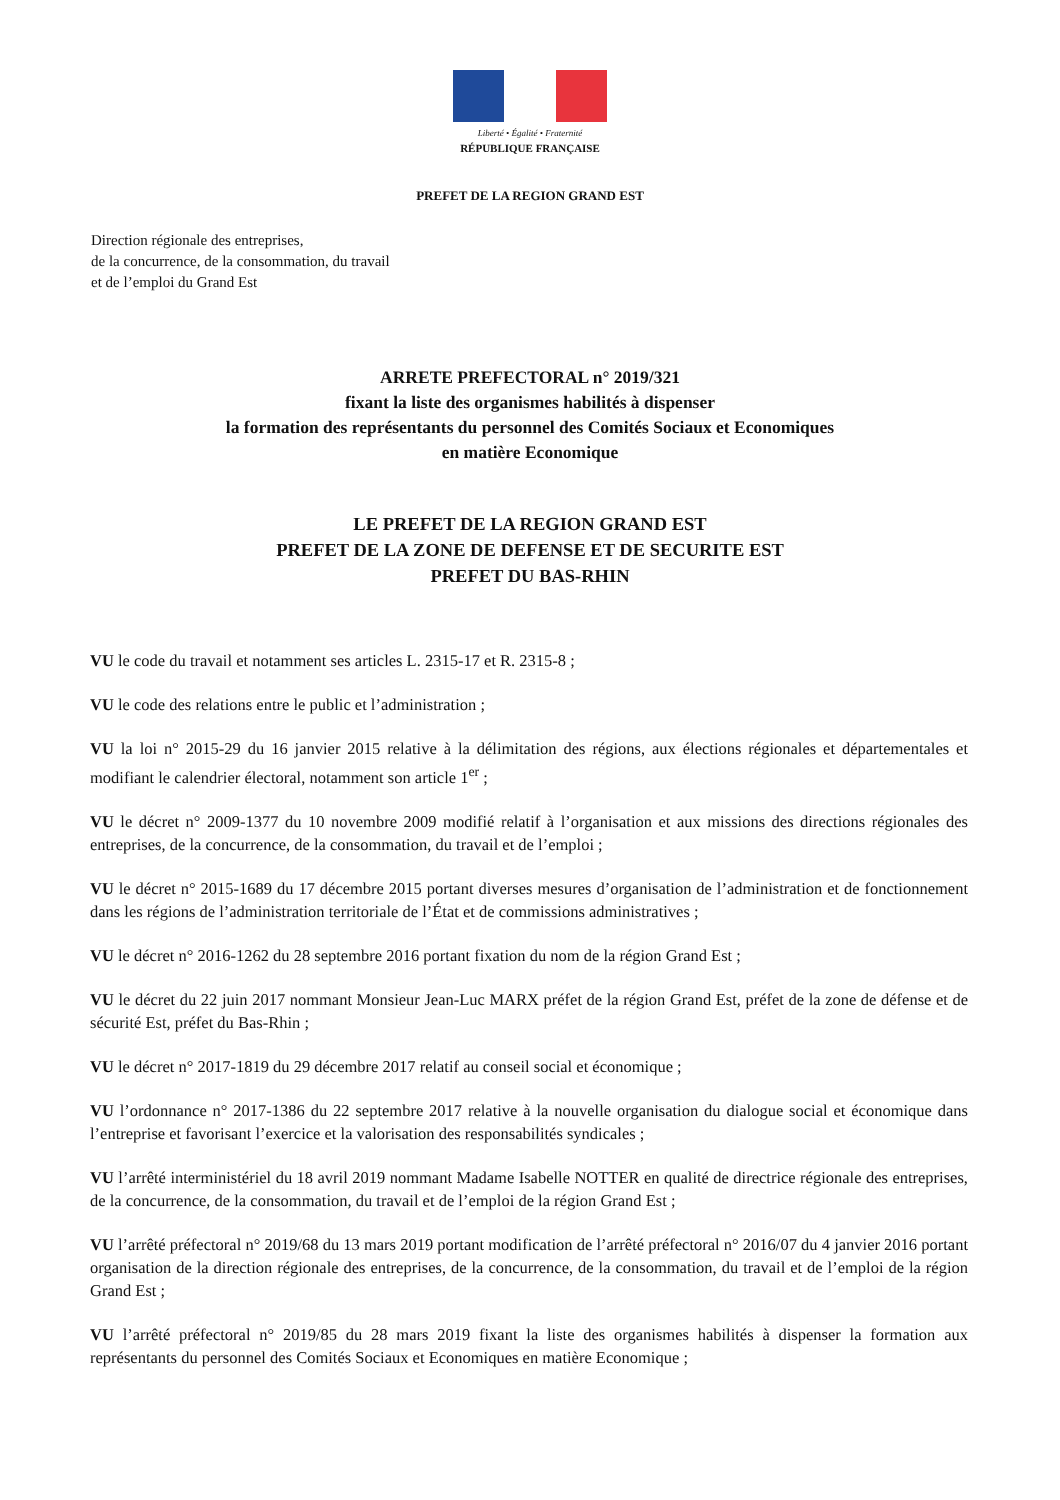Liberté • Égalité • Fraternité
RÉPUBLIQUE FRANÇAISE
PREFET DE LA REGION GRAND EST
Direction régionale des entreprises,
de la concurrence, de la consommation, du travail
et de l’emploi du Grand Est
ARRETE PREFECTORAL n° 2019/321
fixant la liste des organismes habilités à dispenser
la formation des représentants du personnel des Comités Sociaux et Economiques
en matière Economique
LE PREFET DE LA REGION GRAND EST
PREFET DE LA ZONE DE DEFENSE ET DE SECURITE EST
PREFET DU BAS-RHIN
VU le code du travail et notamment ses articles L. 2315-17 et R. 2315-8 ;
VU le code des relations entre le public et l’administration ;
VU la loi n° 2015-29 du 16 janvier 2015 relative à la délimitation des régions, aux élections régionales et départementales et modifiant le calendrier électoral, notamment son article 1<sup>er</sup> ;
VU le décret n° 2009-1377 du 10 novembre 2009 modifié relatif à l’organisation et aux missions des directions régionales des entreprises, de la concurrence, de la consommation, du travail et de l’emploi ;
VU le décret n° 2015-1689 du 17 décembre 2015 portant diverses mesures d’organisation de l’administration et de fonctionnement dans les régions de l’administration territoriale de l’État et de commissions administratives ;
VU le décret n° 2016-1262 du 28 septembre 2016 portant fixation du nom de la région Grand Est ;
VU le décret du 22 juin 2017 nommant Monsieur Jean-Luc MARX préfet de la région Grand Est, préfet de la zone de défense et de sécurité Est, préfet du Bas-Rhin ;
VU le décret n° 2017-1819 du 29 décembre 2017 relatif au conseil social et économique ;
VU l’ordonnance n° 2017-1386 du 22 septembre 2017 relative à la nouvelle organisation du dialogue social et économique dans l’entreprise et favorisant l’exercice et la valorisation des responsabilités syndicales ;
VU l’arrêté interministériel du 18 avril 2019 nommant Madame Isabelle NOTTER en qualité de directrice régionale des entreprises, de la concurrence, de la consommation, du travail et de l’emploi de la région Grand Est ;
VU l’arrêté préfectoral n° 2019/68 du 13 mars 2019 portant modification de l’arrêté préfectoral n° 2016/07 du 4 janvier 2016 portant organisation de la direction régionale des entreprises, de la concurrence, de la consommation, du travail et de l’emploi de la région Grand Est ;
VU l’arrêté préfectoral n° 2019/85 du 28 mars 2019 fixant la liste des organismes habilités à dispenser la formation aux représentants du personnel des Comités Sociaux et Economiques en matière Economique ;